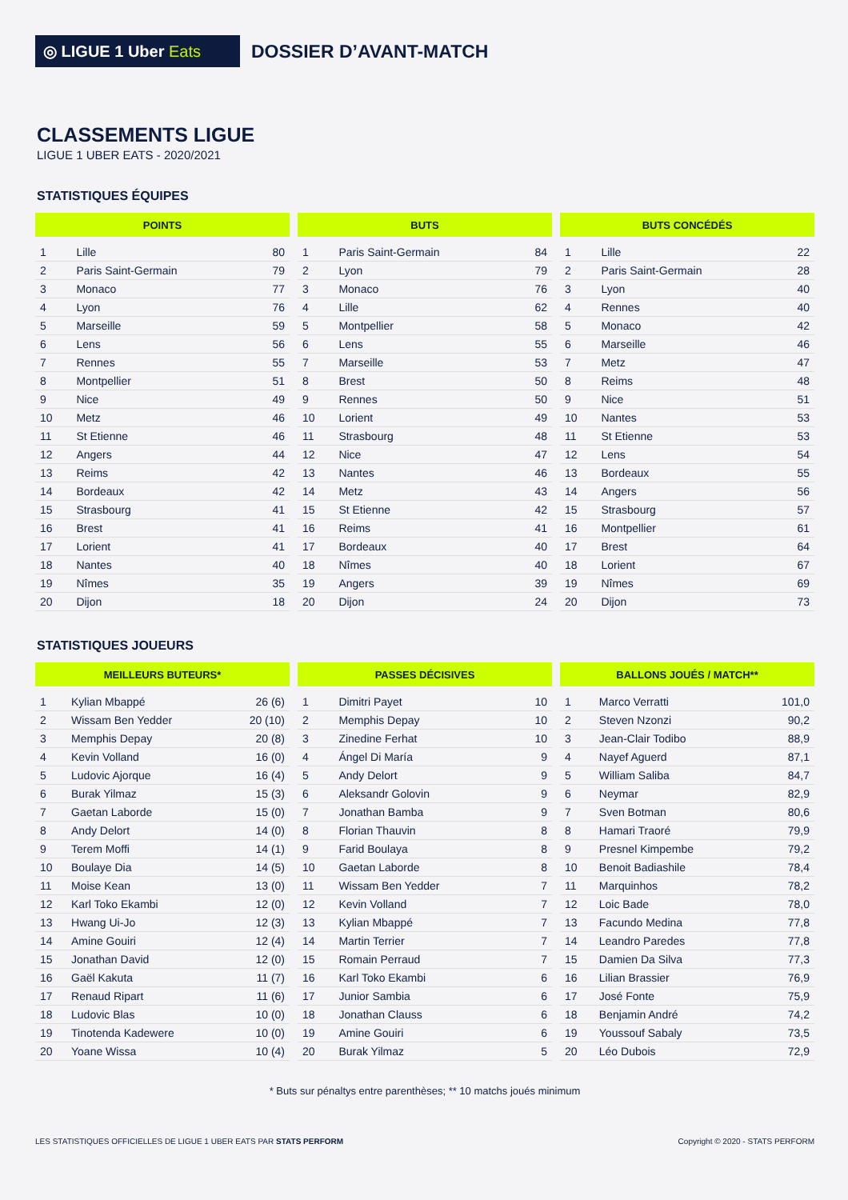◎ LIGUE 1 Uber Eats
DOSSIER D’AVANT-MATCH
CLASSEMENTS LIGUE
LIGUE 1 UBER EATS - 2020/2021
STATISTIQUES ÉQUIPES
| POINTS | | |
| --- | --- | --- |
| 1 | Lille | 80 |
| 2 | Paris Saint-Germain | 79 |
| 3 | Monaco | 77 |
| 4 | Lyon | 76 |
| 5 | Marseille | 59 |
| 6 | Lens | 56 |
| 7 | Rennes | 55 |
| 8 | Montpellier | 51 |
| 9 | Nice | 49 |
| 10 | Metz | 46 |
| 11 | St Etienne | 46 |
| 12 | Angers | 44 |
| 13 | Reims | 42 |
| 14 | Bordeaux | 42 |
| 15 | Strasbourg | 41 |
| 16 | Brest | 41 |
| 17 | Lorient | 41 |
| 18 | Nantes | 40 |
| 19 | Nîmes | 35 |
| 20 | Dijon | 18 |
| BUTS | | |
| --- | --- | --- |
| 1 | Paris Saint-Germain | 84 |
| 2 | Lyon | 79 |
| 3 | Monaco | 76 |
| 4 | Lille | 62 |
| 5 | Montpellier | 58 |
| 6 | Lens | 55 |
| 7 | Marseille | 53 |
| 8 | Brest | 50 |
| 9 | Rennes | 50 |
| 10 | Lorient | 49 |
| 11 | Strasbourg | 48 |
| 12 | Nice | 47 |
| 13 | Nantes | 46 |
| 14 | Metz | 43 |
| 15 | St Etienne | 42 |
| 16 | Reims | 41 |
| 17 | Bordeaux | 40 |
| 18 | Nîmes | 40 |
| 19 | Angers | 39 |
| 20 | Dijon | 24 |
| BUTS CONCÉDÉS | | |
| --- | --- | --- |
| 1 | Lille | 22 |
| 2 | Paris Saint-Germain | 28 |
| 3 | Lyon | 40 |
| 4 | Rennes | 40 |
| 5 | Monaco | 42 |
| 6 | Marseille | 46 |
| 7 | Metz | 47 |
| 8 | Reims | 48 |
| 9 | Nice | 51 |
| 10 | Nantes | 53 |
| 11 | St Etienne | 53 |
| 12 | Lens | 54 |
| 13 | Bordeaux | 55 |
| 14 | Angers | 56 |
| 15 | Strasbourg | 57 |
| 16 | Montpellier | 61 |
| 17 | Brest | 64 |
| 18 | Lorient | 67 |
| 19 | Nîmes | 69 |
| 20 | Dijon | 73 |
STATISTIQUES JOUEURS
| MEILLEURS BUTEURS* | | |
| --- | --- | --- |
| 1 | Kylian Mbappé | 26 (6) |
| 2 | Wissam Ben Yedder | 20 (10) |
| 3 | Memphis Depay | 20 (8) |
| 4 | Kevin Volland | 16 (0) |
| 5 | Ludovic Ajorque | 16 (4) |
| 6 | Burak Yilmaz | 15 (3) |
| 7 | Gaetan Laborde | 15 (0) |
| 8 | Andy Delort | 14 (0) |
| 9 | Terem Moffi | 14 (1) |
| 10 | Boulaye Dia | 14 (5) |
| 11 | Moise Kean | 13 (0) |
| 12 | Karl Toko Ekambi | 12 (0) |
| 13 | Hwang Ui-Jo | 12 (3) |
| 14 | Amine Gouiri | 12 (4) |
| 15 | Jonathan David | 12 (0) |
| 16 | Gaël Kakuta | 11 (7) |
| 17 | Renaud Ripart | 11 (6) |
| 18 | Ludovic Blas | 10 (0) |
| 19 | Tinotenda Kadewere | 10 (0) |
| 20 | Yoane Wissa | 10 (4) |
| PASSES DÉCISIVES | | |
| --- | --- | --- |
| 1 | Dimitri Payet | 10 |
| 2 | Memphis Depay | 10 |
| 3 | Zinedine Ferhat | 10 |
| 4 | Ángel Di María | 9 |
| 5 | Andy Delort | 9 |
| 6 | Aleksandr Golovin | 9 |
| 7 | Jonathan Bamba | 9 |
| 8 | Florian Thauvin | 8 |
| 9 | Farid Boulaya | 8 |
| 10 | Gaetan Laborde | 8 |
| 11 | Wissam Ben Yedder | 7 |
| 12 | Kevin Volland | 7 |
| 13 | Kylian Mbappé | 7 |
| 14 | Martin Terrier | 7 |
| 15 | Romain Perraud | 7 |
| 16 | Karl Toko Ekambi | 6 |
| 17 | Junior Sambia | 6 |
| 18 | Jonathan Clauss | 6 |
| 19 | Amine Gouiri | 6 |
| 20 | Burak Yilmaz | 5 |
| BALLONS JOUÉS / MATCH** | | |
| --- | --- | --- |
| 1 | Marco Verratti | 101,0 |
| 2 | Steven Nzonzi | 90,2 |
| 3 | Jean-Clair Todibo | 88,9 |
| 4 | Nayef Aguerd | 87,1 |
| 5 | William Saliba | 84,7 |
| 6 | Neymar | 82,9 |
| 7 | Sven Botman | 80,6 |
| 8 | Hamari Traoré | 79,9 |
| 9 | Presnel Kimpembe | 79,2 |
| 10 | Benoit Badiashile | 78,4 |
| 11 | Marquinhos | 78,2 |
| 12 | Loic Bade | 78,0 |
| 13 | Facundo Medina | 77,8 |
| 14 | Leandro Paredes | 77,8 |
| 15 | Damien Da Silva | 77,3 |
| 16 | Lilian Brassier | 76,9 |
| 17 | José Fonte | 75,9 |
| 18 | Benjamin André | 74,2 |
| 19 | Youssouf Sabaly | 73,5 |
| 20 | Léo Dubois | 72,9 |
* Buts sur pénaltys entre parenthèses; ** 10 matchs joués minimum
LES STATISTIQUES OFFICIELLES DE LIGUE 1 UBER EATS PAR STATS PERFORM
Copyright © 2020 - STATS PERFORM